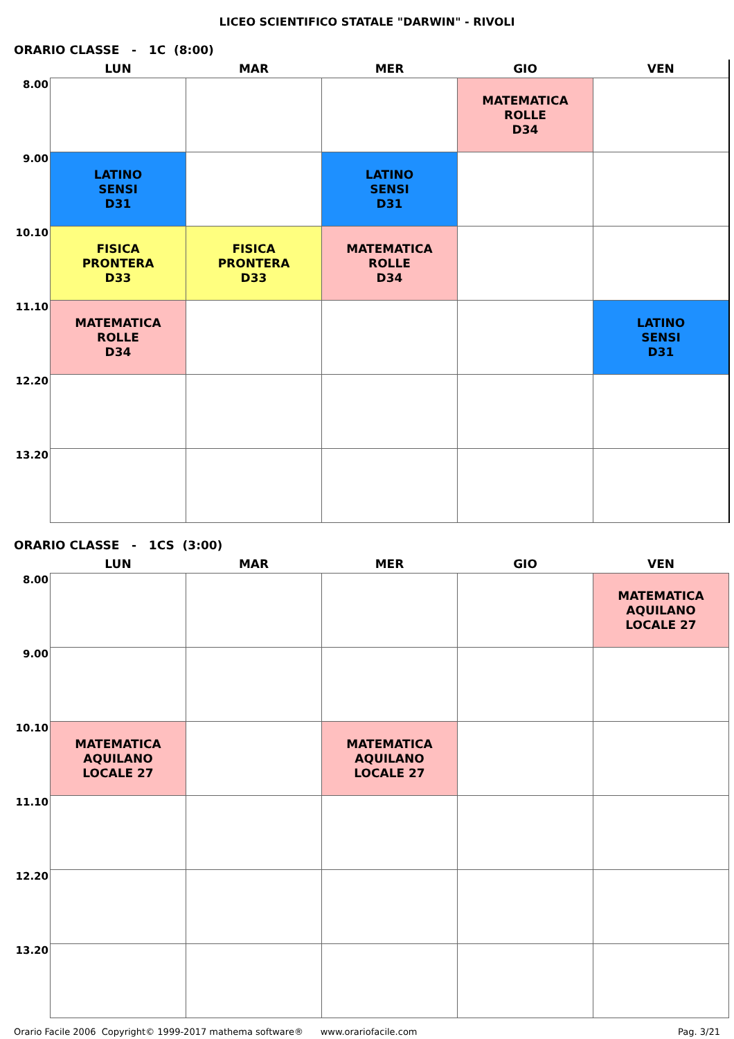LICEO SCIENTIFICO STATALE "DARWIN" - RIVOLI
ORARIO CLASSE - 1C (8:00)
| | LUN | MAR | MER | GIO | VEN |
| --- | --- | --- | --- | --- | --- |
| 8.00 | | | | MATEMATICA ROLLE D34 | |
| 9.00 | LATINO SENSI D31 | | LATINO SENSI D31 | | |
| 10.10 | FISICA PRONTERA D33 | FISICA PRONTERA D33 | MATEMATICA ROLLE D34 | | |
| 11.10 | MATEMATICA ROLLE D34 | | | | LATINO SENSI D31 |
| 12.20 | | | | | |
| 13.20 | | | | | |
ORARIO CLASSE - 1CS (3:00)
| | LUN | MAR | MER | GIO | VEN |
| --- | --- | --- | --- | --- | --- |
| 8.00 | | | | | MATEMATICA AQUILANO LOCALE 27 |
| 9.00 | | | | | |
| 10.10 | MATEMATICA AQUILANO LOCALE 27 | | MATEMATICA AQUILANO LOCALE 27 | | |
| 11.10 | | | | | |
| 12.20 | | | | | |
| 13.20 | | | | | |
Orario Facile 2006 Copyright© 1999-2017 mathema software® www.orariofacile.com Pag. 3/21